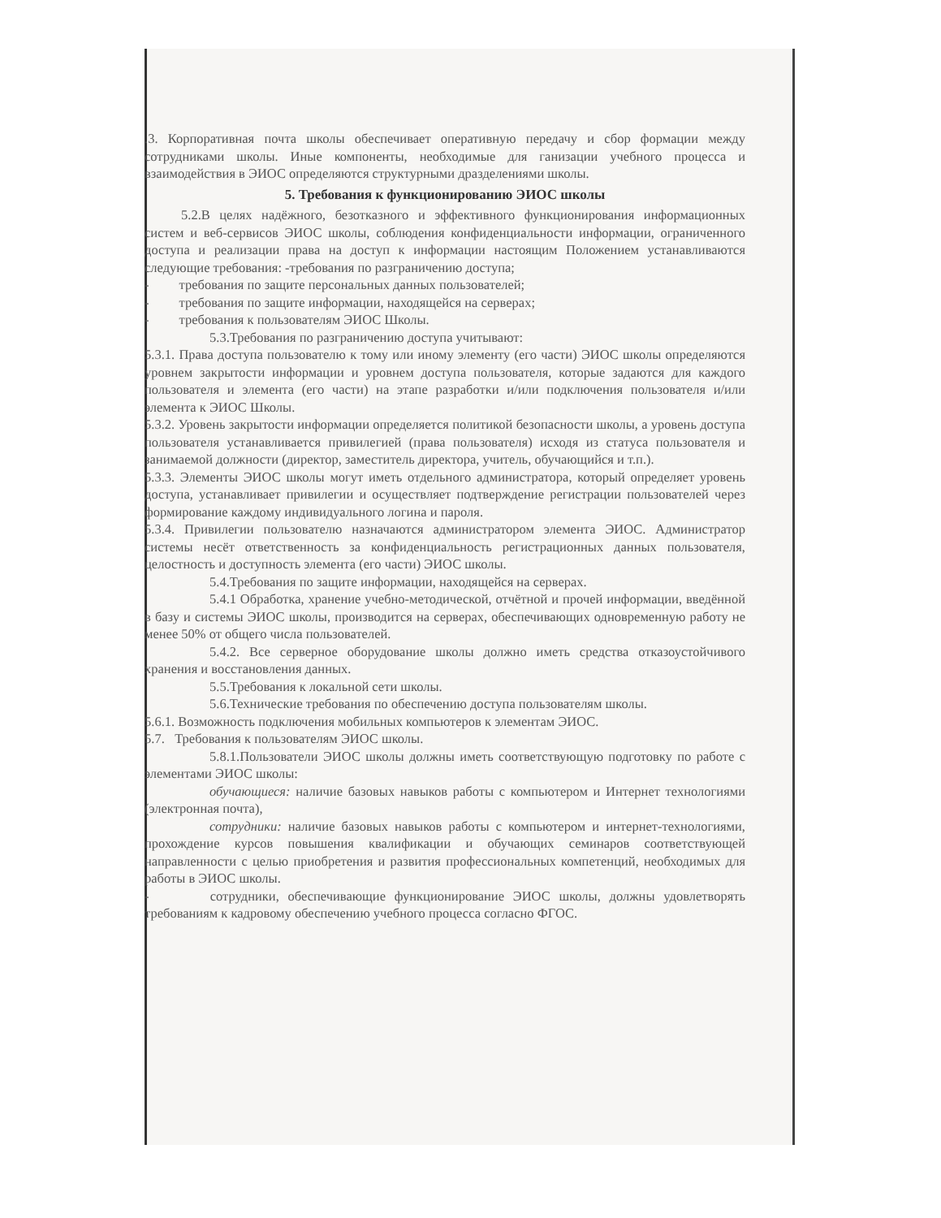.3. Корпоративная почта школы обеспечивает оперативную передачу и сбор формации между сотрудниками школы. Иные компоненты, необходимые для ганизации учебного процесса и взаимодействия в ЭИОС определяются структурными дразделениями школы.
5. Требования к функционированию ЭИОС школы
5.2.В целях надёжного, безотказного и эффективного функционирования информационных систем и веб-сервисов ЭИОС школы, соблюдения конфиденциальности информации, ограниченного доступа и реализации права на доступ к информации настоящим Положением устанавливаются следующие требования: -требования по разграничению доступа;
- требования по защите персональных данных пользователей;
- требования по защите информации, находящейся на серверах;
- требования к пользователям ЭИОС Школы.
5.3.Требования по разграничению доступа учитывают:
5.3.1. Права доступа пользователю к тому или иному элементу (его части) ЭИОС школы определяются уровнем закрытости информации и уровнем доступа пользователя, которые задаются для каждого пользователя и элемента (его части) на этапе разработки и/или подключения пользователя и/или элемента к ЭИОС Школы.
5.3.2. Уровень закрытости информации определяется политикой безопасности школы, а уровень доступа пользователя устанавливается привилегией (права пользователя) исходя из статуса пользователя и занимаемой должности (директор, заместитель директора, учитель, обучающийся и т.п.).
5.3.3. Элементы ЭИОС школы могут иметь отдельного администратора, который определяет уровень доступа, устанавливает привилегии и осуществляет подтверждение регистрации пользователей через формирование каждому индивидуального логина и пароля.
5.3.4. Привилегии пользователю назначаются администратором элемента ЭИОС. Администратор системы несёт ответственность за конфиденциальность регистрационных данных пользователя, целостность и доступность элемента (его части) ЭИОС школы.
5.4.Требования по защите информации, находящейся на серверах.
5.4.1 Обработка, хранение учебно-методической, отчётной и прочей информации, введённой в базу и системы ЭИОС школы, производится на серверах, обеспечивающих одновременную работу не менее 50% от общего числа пользователей.
5.4.2. Все серверное оборудование школы должно иметь средства отказоустойчивого хранения и восстановления данных.
5.5.Требования к локальной сети школы.
5.6.Технические требования по обеспечению доступа пользователям школы.
5.6.1. Возможность подключения мобильных компьютеров к элементам ЭИОС.
5.7. Требования к пользователям ЭИОС школы.
5.8.1.Пользователи ЭИОС школы должны иметь соответствующую подготовку по работе с элементами ЭИОС школы:
обучающиеся: наличие базовых навыков работы с компьютером и Интернет технологиями (электронная почта),
сотрудники: наличие базовых навыков работы с компьютером и интернет-технологиями, прохождение курсов повышения квалификации и обучающих семинаров соответствующей направленности с целью приобретения и развития профессиональных компетенций, необходимых для работы в ЭИОС школы.
- сотрудники, обеспечивающие функционирование ЭИОС школы, должны удовлетворять требованиям к кадровому обеспечению учебного процесса согласно ФГОС.